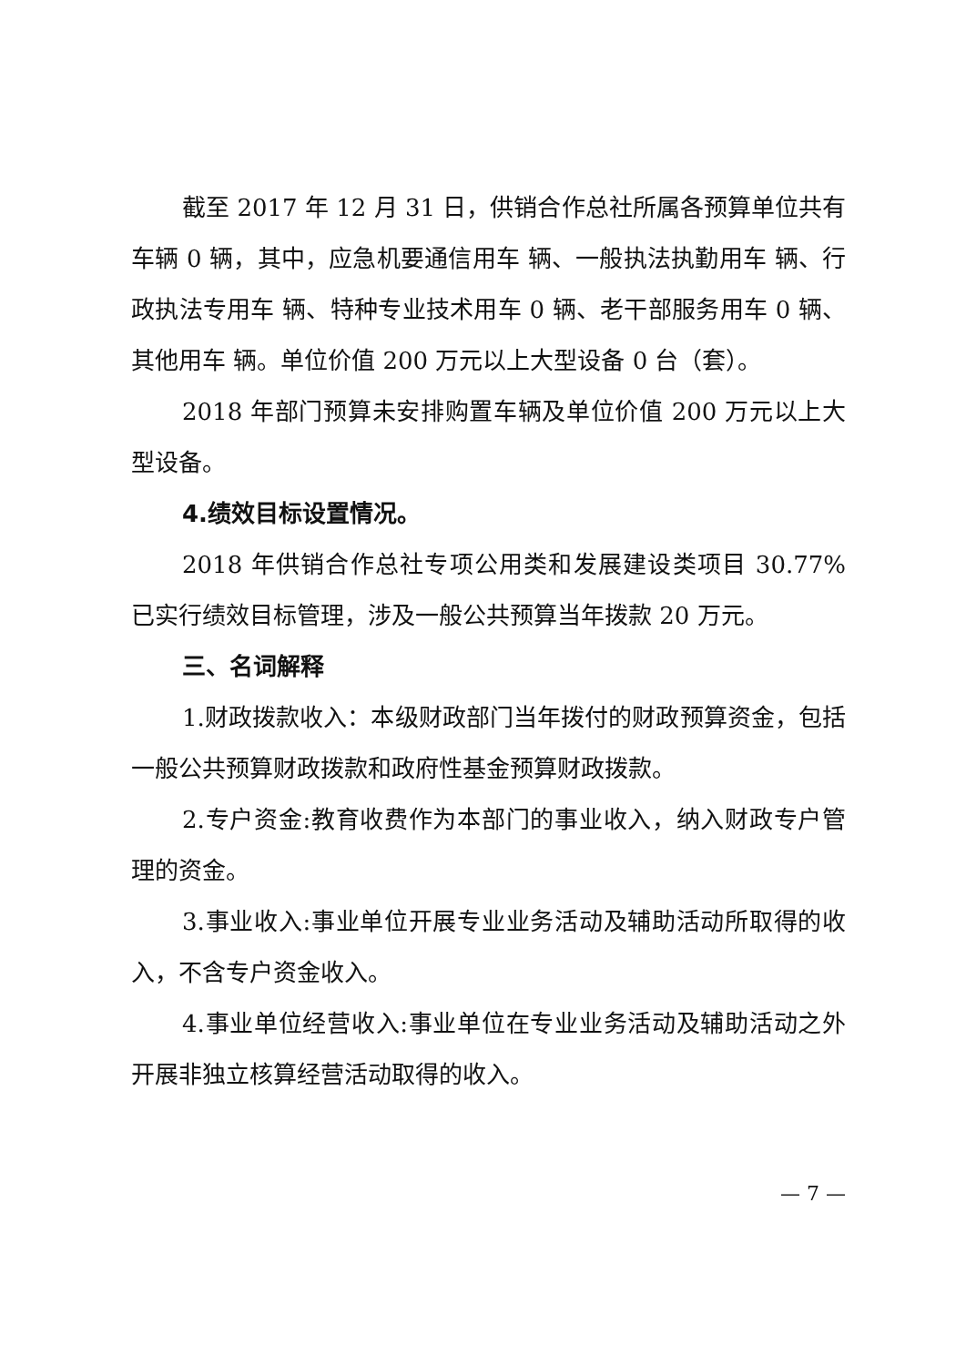截至 2017 年 12 月 31 日，供销合作总社所属各预算单位共有车辆 0 辆，其中，应急机要通信用车 辆、一般执法执勤用车 辆、行政执法专用车 辆、特种专业技术用车 0 辆、老干部服务用车 0 辆、其他用车 辆。单位价值 200 万元以上大型设备 0 台（套）。
2018 年部门预算未安排购置车辆及单位价值 200 万元以上大型设备。
4.绩效目标设置情况。
2018 年供销合作总社专项公用类和发展建设类项目 30.77% 已实行绩效目标管理，涉及一般公共预算当年拨款 20 万元。
三、名词解释
1.财政拨款收入：本级财政部门当年拨付的财政预算资金，包括一般公共预算财政拨款和政府性基金预算财政拨款。
2.专户资金:教育收费作为本部门的事业收入，纳入财政专户管理的资金。
3.事业收入:事业单位开展专业业务活动及辅助活动所取得的收入，不含专户资金收入。
4.事业单位经营收入:事业单位在专业业务活动及辅助活动之外开展非独立核算经营活动取得的收入。
— 7 —